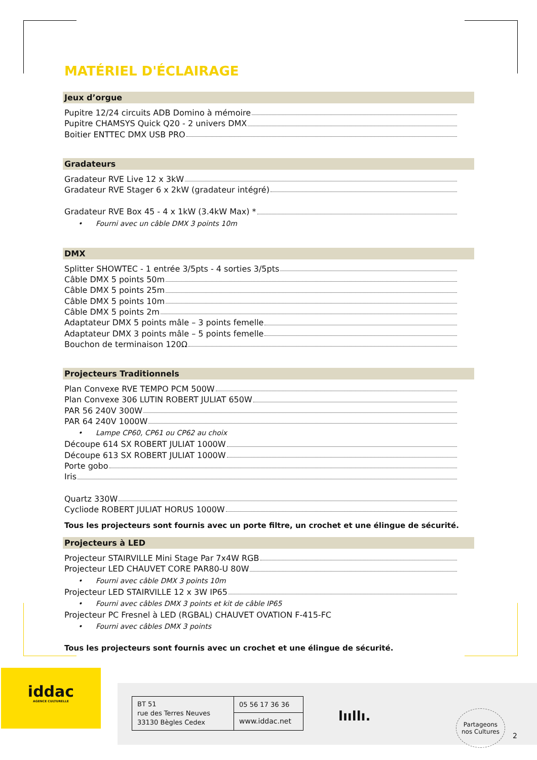MATÉRIEL D'ÉCLAIRAGE
Jeux d’orgue
Pupitre 12/24 circuits ADB Domino à mémoire
Pupitre CHAMSYS Quick Q20 - 2 univers DMX
Boitier ENTTEC DMX USB PRO
Gradateurs
Gradateur RVE Live 12 x 3kW
Gradateur RVE Stager 6 x 2kW (gradateur intégré)
Gradateur RVE Box 45 - 4 x 1kW (3.4kW Max) *
• Fourni avec un câble DMX 3 points 10m
DMX
Splitter SHOWTEC - 1 entrée 3/5pts - 4 sorties 3/5pts
Câble DMX 5 points 50m
Câble DMX 5 points 25m
Câble DMX 5 points 10m
Câble DMX 5 points 2m
Adaptateur DMX 5 points mâle – 3 points femelle
Adaptateur DMX 3 points mâle – 5 points femelle
Bouchon de terminaison 120Ω
Projecteurs Traditionnels
Plan Convexe RVE TEMPO PCM 500W
Plan Convexe 306 LUTIN ROBERT JULIAT 650W
PAR 56 240V 300W
PAR 64 240V 1000W
• Lampe CP60, CP61 ou CP62 au choix
Découpe 614 SX ROBERT JULIAT 1000W
Découpe 613 SX ROBERT JULIAT 1000W
Porte gobo
Iris
Quartz 330W
Cycliode ROBERT JULIAT HORUS 1000W
Tous les projecteurs sont fournis avec un porte filtre, un crochet et une élingue de sécurité.
Projecteurs à LED
Projecteur STAIRVILLE Mini Stage Par 7x4W RGB
Projecteur LED CHAUVET CORE PAR80-U 80W
• Fourni avec câble DMX 3 points 10m
Projecteur LED STAIRVILLE 12 x 3W IP65
• Fourni avec câbles DMX 3 points et kit de câble IP65
Projecteur PC Fresnel à LED (RGBAL) CHAUVET OVATION F-415-FC
• Fourni avec câbles DMX 3 points
Tous les projecteurs sont fournis avec un crochet et une élingue de sécurité.
iddac
AGENCE CULTURELLE
BT 51
rue des Terres Neuves
33130 Bègles Cedex
05 56 17 36 36
www.iddac.net
lııllı.
Partageons
nos Cultures
2